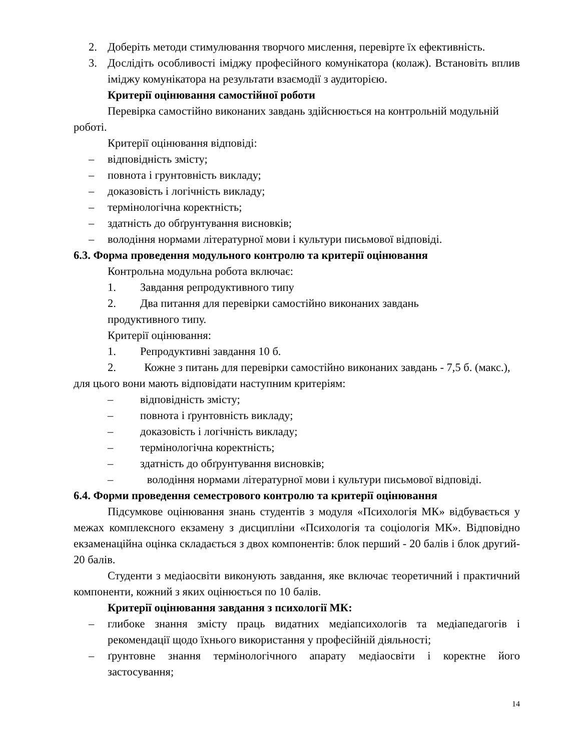2. Доберіть методи стимулювання творчого мислення, перевірте їх ефективність.
3. Дослідіть особливості іміджу професійного комунікатора (колаж). Встановіть вплив іміджу комунікатора на результати взаємодії з аудиторією.
Критерії оцінювання самостійної роботи
Перевірка самостійно виконаних завдань здійснюється на контрольній модульній роботі.
Критерії оцінювання відповіді:
– відповідність змісту;
– повнота і грунтовність викладу;
– доказовість і логічність викладу;
– термінологічна коректність;
– здатність до обґрунтування висновків;
– володіння нормами літературної мови і культури письмової відповіді.
6.3. Форма проведення модульного контролю та критерії оцінювання
Контрольна модульна робота включає:
1. Завдання репродуктивного типу
2. Два питання для перевірки самостійно виконаних завдань
продуктивного типу.
Критерії оцінювання:
1. Репродуктивні завдання 10 б.
2. Кожне з питань для перевірки самостійно виконаних завдань - 7,5 б. (макс.), для цього вони мають відповідати наступним критеріям:
– відповідність змісту;
– повнота і ґрунтовність викладу;
– доказовість і логічність викладу;
– термінологічна коректність;
– здатність до обґрунтування висновків;
– володіння нормами літературної мови і культури письмової відповіді.
6.4. Форми проведення семестрового контролю та критерії оцінювання
Підсумкове оцінювання знань студентів з модуля «Психологія МК» відбувається у межах комплексного екзамену з дисципліни «Психологія та соціологія МК». Відповідно екзаменаційна оцінка складається з двох компонентів: блок перший - 20 балів і блок другий- 20 балів.
Студенти з медіаосвіти виконують завдання, яке включає теоретичний і практичний компоненти, кожний з яких оцінюється по 10 балів.
Критерії оцінювання завдання з психології МК:
– глибоке знання змісту праць видатних медіапсихологів та медіапедагогів і рекомендації щодо їхнього використання у професійній діяльності;
– ґрунтовне знання термінологічного апарату медіаосвіти і коректне його застосування;
14